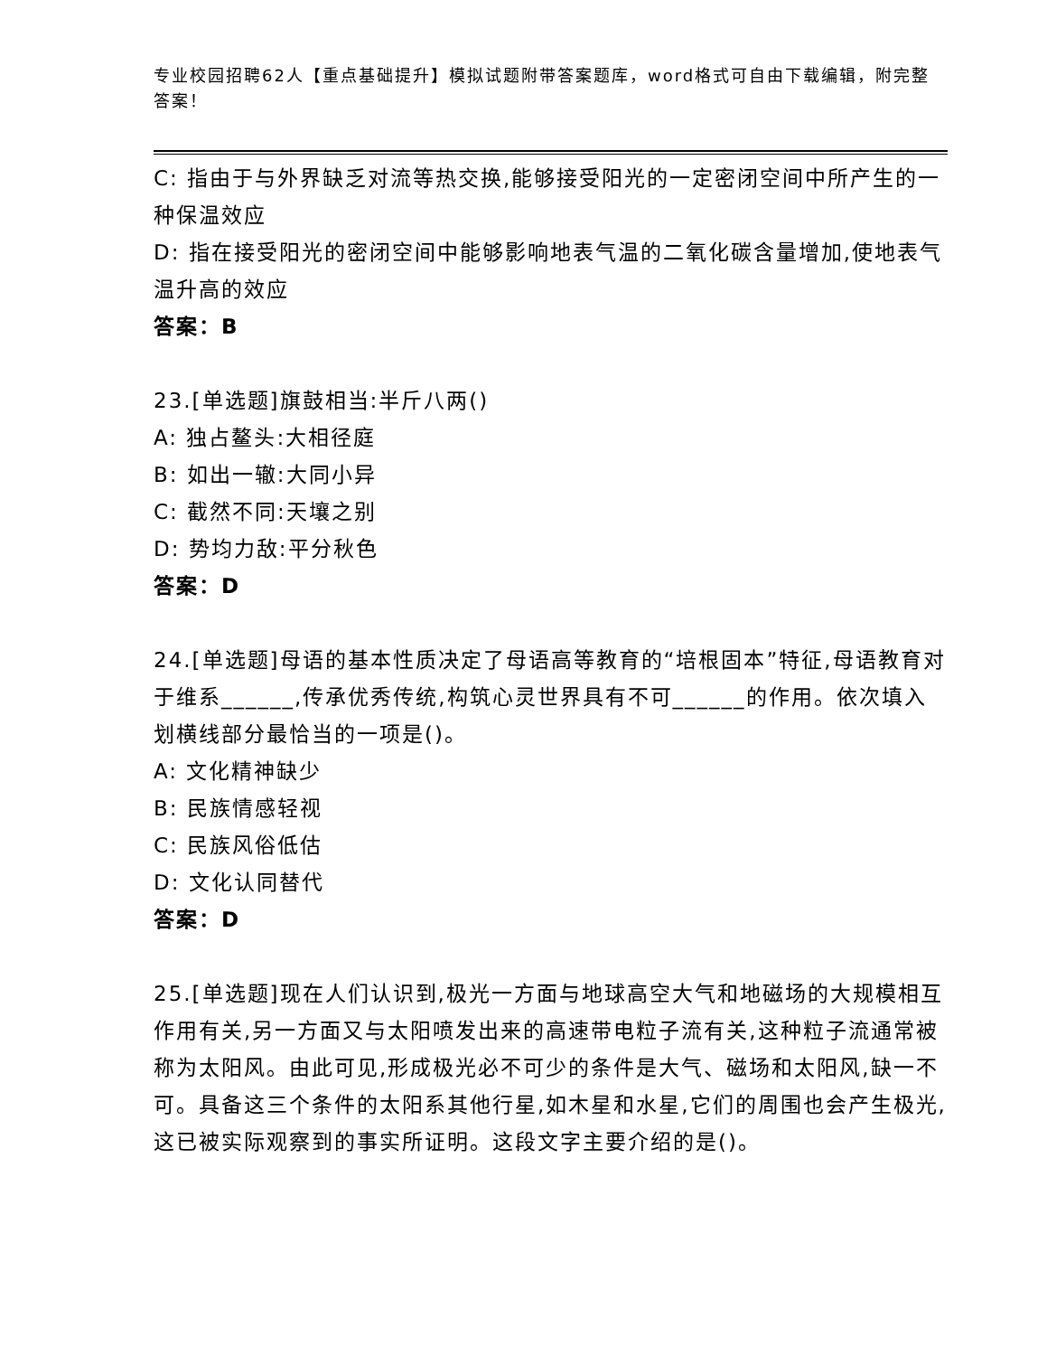专业校园招聘62人【重点基础提升】模拟试题附带答案题库，word格式可自由下载编辑，附完整答案！
C: 指由于与外界缺乏对流等热交换,能够接受阳光的一定密闭空间中所产生的一种保温效应
D: 指在接受阳光的密闭空间中能够影响地表气温的二氧化碳含量增加,使地表气温升高的效应
答案：B
23.[单选题]旗鼓相当:半斤八两()
A: 独占鳌头:大相径庭
B: 如出一辙:大同小异
C: 截然不同:天壤之别
D: 势均力敌:平分秋色
答案：D
24.[单选题]母语的基本性质决定了母语高等教育的“培根固本”特征,母语教育对于维系______,传承优秀传统,构筑心灵世界具有不可______的作用。依次填入划横线部分最恰当的一项是()。
A: 文化精神缺少
B: 民族情感轻视
C: 民族风俗低估
D: 文化认同替代
答案：D
25.[单选题]现在人们认识到,极光一方面与地球高空大气和地磁场的大规模相互作用有关,另一方面又与太阳喷发出来的高速带电粒子流有关,这种粒子流通常被称为太阳风。由此可见,形成极光必不可少的条件是大气、磁场和太阳风,缺一不可。具备这三个条件的太阳系其他行星,如木星和水星,它们的周围也会产生极光,这已被实际观察到的事实所证明。这段文字主要介绍的是()。